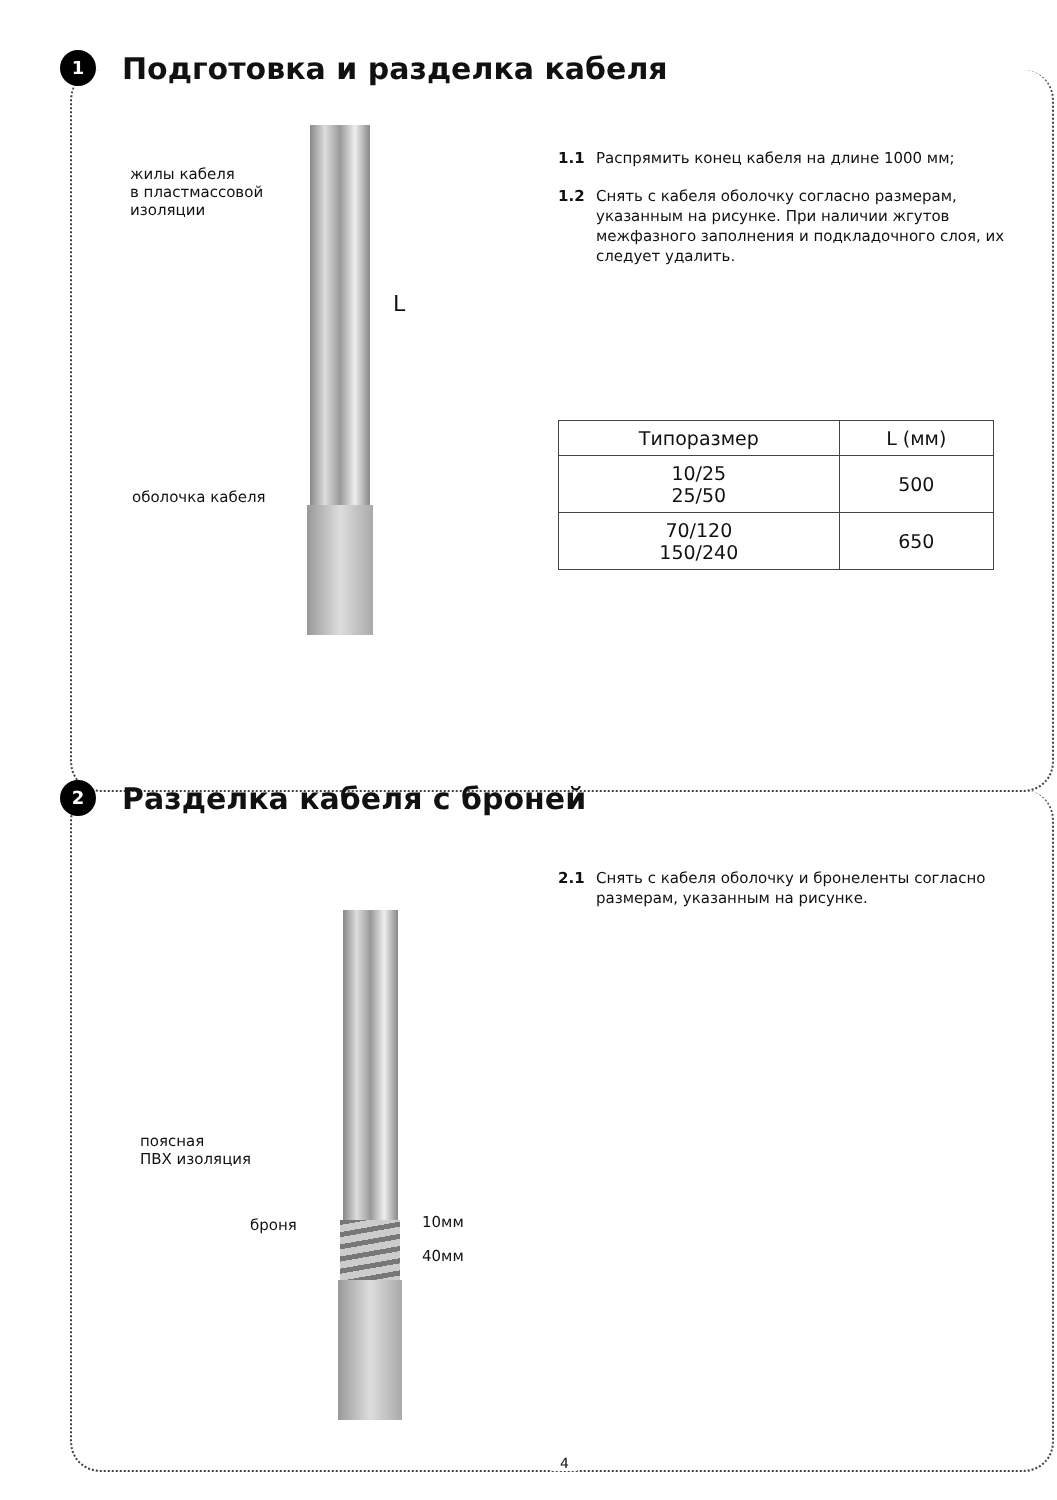1 Подготовка и разделка кабеля
жилы кабеля
в пластмассовой
изоляции
оболочка кабеля
L
1.1 Распрямить конец кабеля на длине 1000 мм;
1.2 Снять с кабеля оболочку согласно размерам, указанным на рисунке. При наличии жгутов межфазного заполнения и подкладочного слоя, их следует удалить.
| Типоразмер | L (мм) |
| --- | --- |
| 10/25 25/50 | 500 |
| 70/120 150/240 | 650 |
2 Разделка кабеля с броней
2.1 Снять с кабеля оболочку и бронеленты согласно размерам, указанным на рисунке.
поясная
ПВХ изоляция
броня 10мм
40мм
4